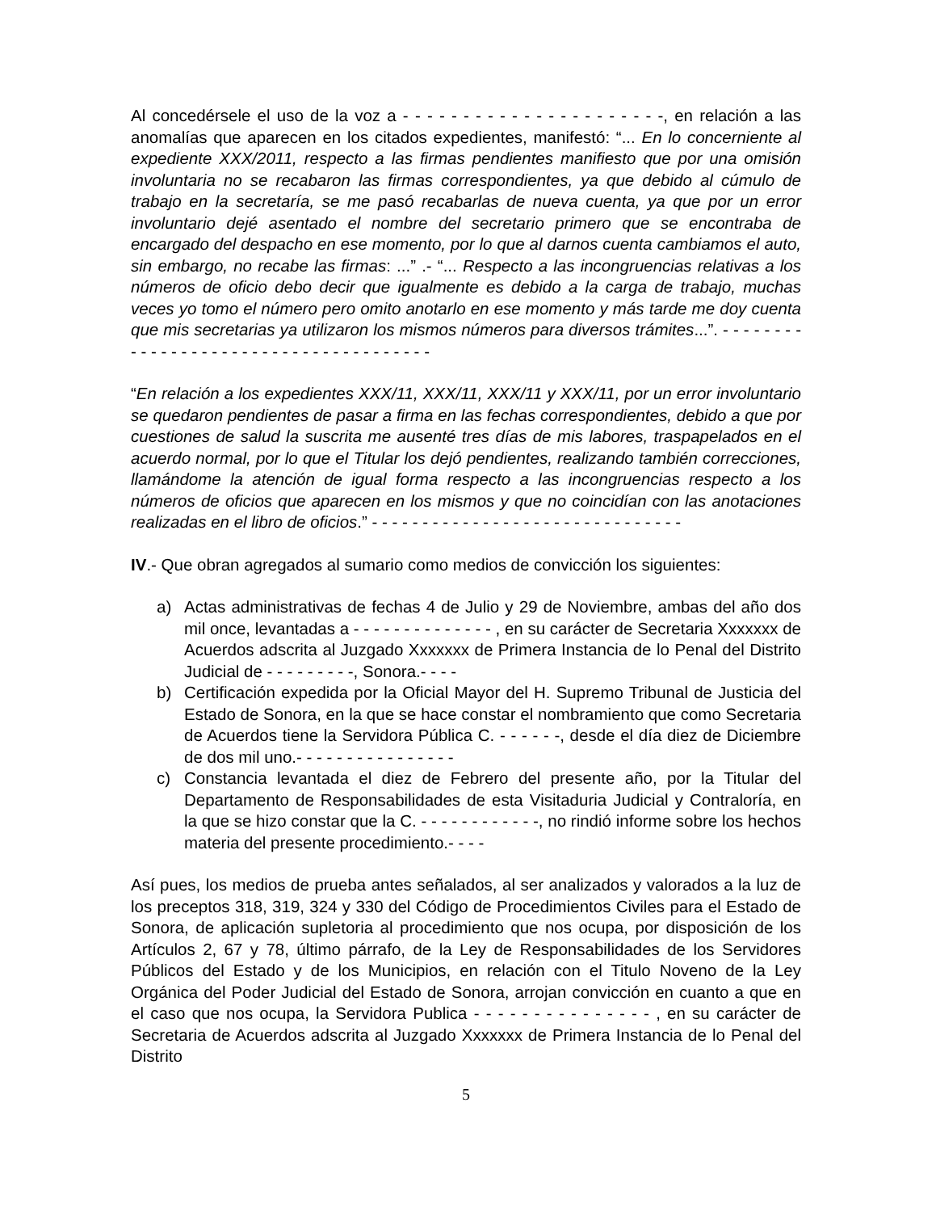Al concedérsele el uso de la voz a - - - - - - - - - - - - - - - - - - - - - -, en relación a las anomalías que aparecen en los citados expedientes, manifestó: “... En lo concerniente al expediente XXX/2011, respecto a las firmas pendientes manifiesto que por una omisión involuntaria no se recabaron las firmas correspondientes, ya que debido al cúmulo de trabajo en la secretaría, se me pasó recabarlas de nueva cuenta, ya que por un error involuntario dejé asentado el nombre del secretario primero que se encontraba de encargado del despacho en ese momento, por lo que al darnos cuenta cambiamos el auto, sin embargo, no recabe las firmas: ...” .- “... Respecto a las incongruencias relativas a los números de oficio debo decir que igualmente es debido a la carga de trabajo, muchas veces yo tomo el número pero omito anotarlo en ese momento y más tarde me doy cuenta que mis secretarias ya utilizaron los mismos números para diversos trámites...”. - - - - - - - - - - - - - - - - - - - - - - - - - - - - - - - - - - - - - -
“En relación a los expedientes XXX/11, XXX/11, XXX/11 y XXX/11, por un error involuntario se quedaron pendientes de pasar a firma en las fechas correspondientes, debido a que por cuestiones de salud la suscrita me ausenté tres días de mis labores, traspapelados en el acuerdo normal, por lo que el Titular los dejó pendientes, realizando también correcciones, llamándome la atención de igual forma respecto a las incongruencias respecto a los números de oficios que aparecen en los mismos y que no coincidían con las anotaciones realizadas en el libro de oficios.” - - - - - - - - - - - - - - - - - - - - - - - - - - - - - - -
IV.- Que obran agregados al sumario como medios de convicción los siguientes:
a) Actas administrativas de fechas 4 de Julio y 29 de Noviembre, ambas del año dos mil once, levantadas a - - - - - - - - - - - - - - , en su carácter de Secretaria Xxxxxxx de Acuerdos adscrita al Juzgado Xxxxxxx de Primera Instancia de lo Penal del Distrito Judicial de - - - - - - - - -, Sonora.- - - -
b) Certificación expedida por la Oficial Mayor del H. Supremo Tribunal de Justicia del Estado de Sonora, en la que se hace constar el nombramiento que como Secretaria de Acuerdos tiene la Servidora Pública C. - - - - - -, desde el día diez de Diciembre de dos mil uno.- - - - - - - - - - - - - - - -
c) Constancia levantada el diez de Febrero del presente año, por la Titular del Departamento de Responsabilidades de esta Visitaduria Judicial y Contraloría, en la que se hizo constar que la C. - - - - - - - - - - - -, no rindió informe sobre los hechos materia del presente procedimiento.- - - -
Así pues, los medios de prueba antes señalados, al ser analizados y valorados a la luz de los preceptos 318, 319, 324 y 330 del Código de Procedimientos Civiles para el Estado de Sonora, de aplicación supletoria al procedimiento que nos ocupa, por disposición de los Artículos 2, 67 y 78, último párrafo, de la Ley de Responsabilidades de los Servidores Públicos del Estado y de los Municipios, en relación con el Titulo Noveno de la Ley Orgánica del Poder Judicial del Estado de Sonora, arrojan convicción en cuanto a que en el caso que nos ocupa, la Servidora Publica - - - - - - - - - - - - - - - , en su carácter de Secretaria de Acuerdos adscrita al Juzgado Xxxxxxx de Primera Instancia de lo Penal del Distrito
5